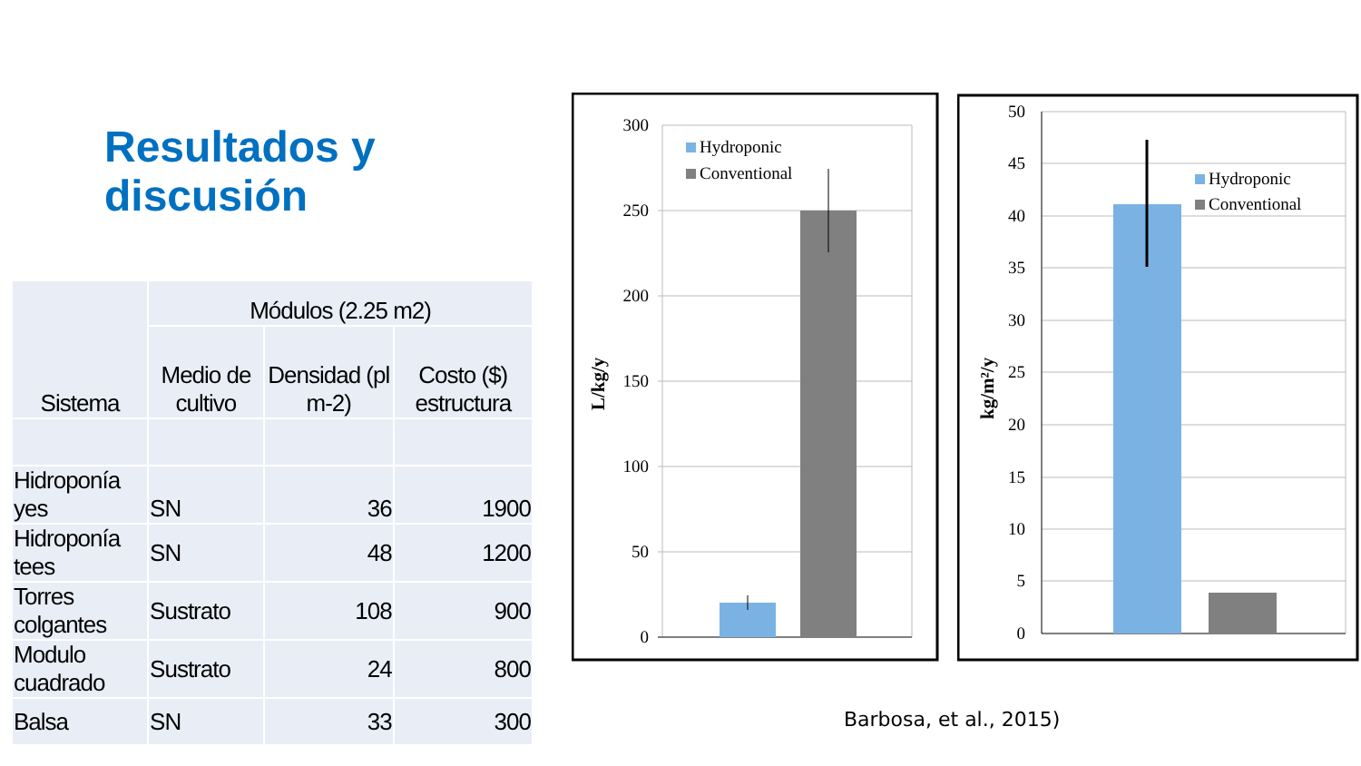Resultados y
discusión
| Sistema | Módulos (2.25 m2) | | |
| --- | --- | --- | --- |
| | Medio de cultivo | Densidad (pl m-2) | Costo ($) estructura |
| Hidroponía yes | SN | 36 | 1900 |
| Hidroponía tees | SN | 48 | 1200 |
| Torres colgantes | Sustrato | 108 | 900 |
| Modulo cuadrado | Sustrato | 24 | 800 |
| Balsa | SN | 33 | 300 |
300
250
200
150
100
50
0
Hydroponic
Conventional
L/kg/y
50
45
40
35
30
25
20
15
10
5
0
Hydroponic
Conventional
kg/m²/y
Barbosa, et al., 2015)